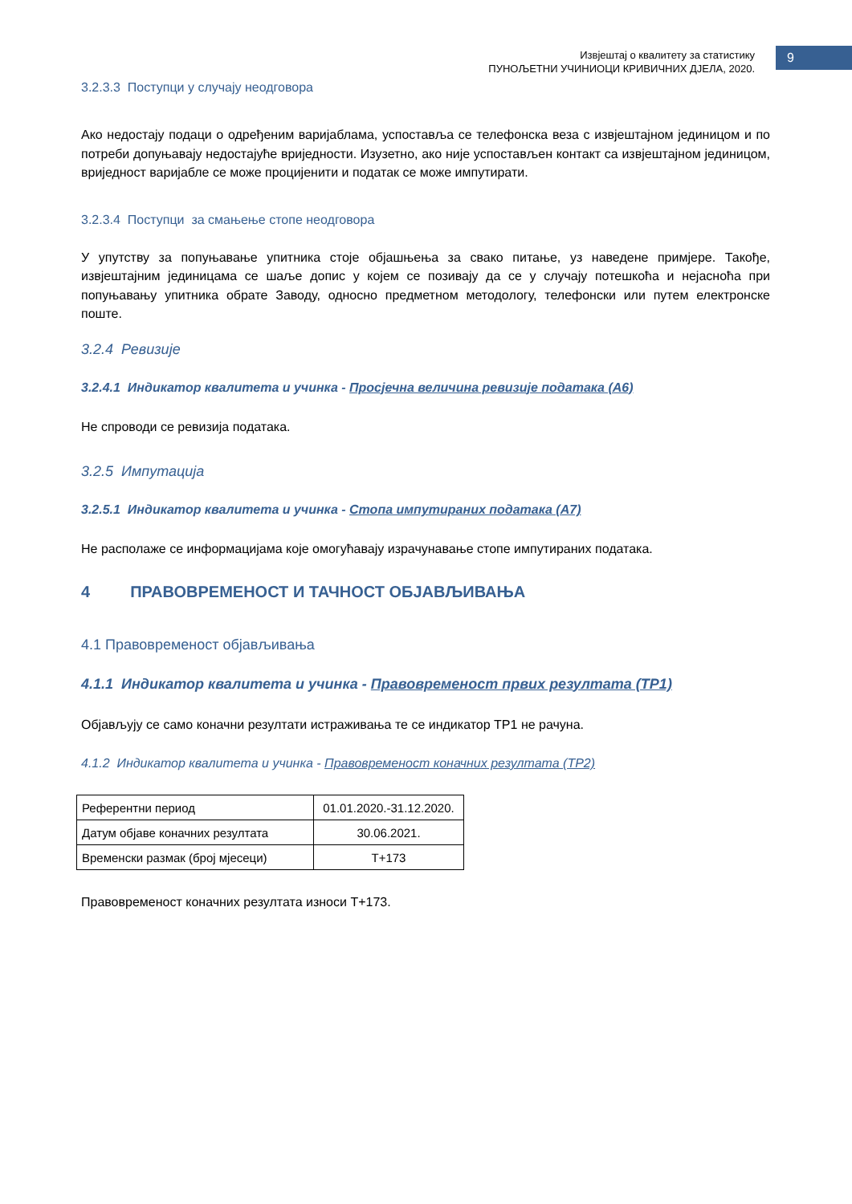Извјештај о квалитету за статистику
ПУНОЉЕТНИ УЧИНИОЦИ КРИВИЧНИХ ДЈЕЛА, 2020.
9
3.2.3.3 Поступци у случају неодговора
Ако недостају подаци о одређеним варијаблама, успоставља се телефонска веза с извјештајном јединицом и по потреби допуњавају недостајуће вриједности. Изузетно, ако није успостављен контакт са извјештајном јединицом, вриједност варијабле се може процијенити и податак се може импутирати.
3.2.3.4 Поступци за смањење стопе неодговора
У упутству за попуњавање упитника стоје објашњења за свако питање, уз наведене примјере. Такође, извјештајним јединицама се шаље допис у којем се позивају да се у случају потешкоћа и нејасноћа при попуњавању упитника обрате Заводу, односно предметном методологу, телефонски или путем електронске поште.
3.2.4 Ревизије
3.2.4.1 Индикатор квалитета и учинка - Просјечна величина ревизије података (А6)
Не спроводи се ревизија података.
3.2.5 Импутација
3.2.5.1 Индикатор квалитета и учинка - Стопа импутираних података (А7)
Не располаже се информацијама које омогућавају израчунавање стопе импутираних података.
4 ПРАВОВРЕМЕНОСТ И ТАЧНОСТ ОБЈАВЉИВАЊА
4.1 Правовременост објављивања
4.1.1 Индикатор квалитета и учинка - Правовременост првих резултата (ТР1)
Објављују се само коначни резултати истраживања те се индикатор ТР1 не рачуна.
4.1.2 Индикатор квалитета и учинка - Правовременост коначних резултата (ТР2)
| Референтни период | 01.01.2020.-31.12.2020. |
| Датум објаве коначних резултата | 30.06.2021. |
| Временски размак (број мјесеци) | Т+173 |
Правовременост коначних резултата износи Т+173.